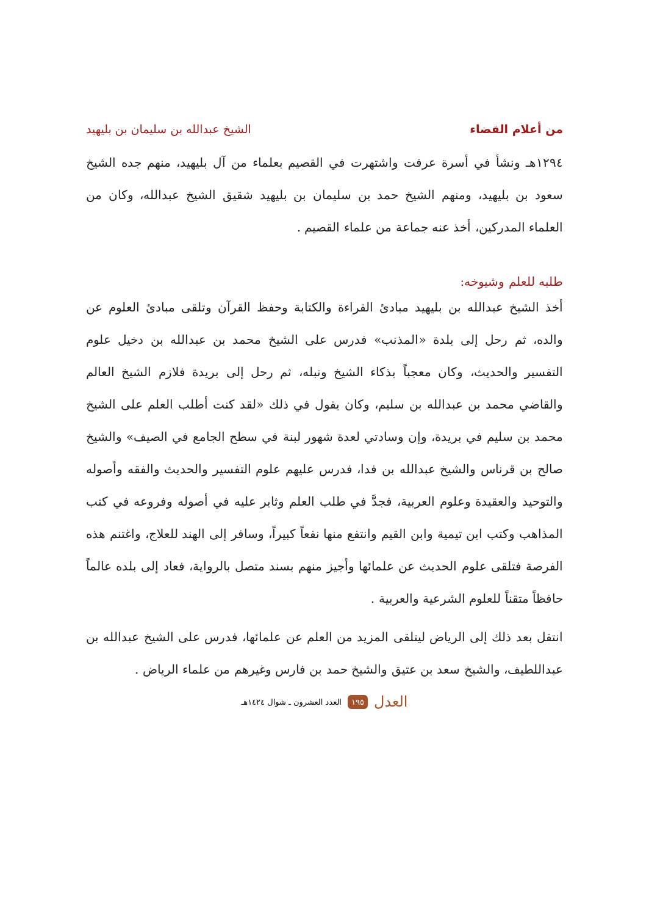من أعلام القضاء الشيخ عبدالله بن سليمان بن بليهيد
١٢٩٤هـ ونشأ في أسرة عرفت واشتهرت في القصيم بعلماء من آل بليهيد، منهم جده الشيخ سعود بن بليهيد، ومنهم الشيخ حمد بن سليمان بن بليهيد شقيق الشيخ عبدالله، وكان من العلماء المدركين، أخذ عنه جماعة من علماء القصيم .
طلبه للعلم وشيوخه:
أخذ الشيخ عبدالله بن بليهيد مبادئ القراءة والكتابة وحفظ القرآن وتلقى مبادئ العلوم عن والده، ثم رحل إلى بلدة «المذنب» فدرس على الشيخ محمد بن عبدالله بن دخيل علوم التفسير والحديث، وكان معجباً بذكاء الشيخ ونبله، ثم رحل إلى بريدة فلازم الشيخ العالم والقاضي محمد بن عبدالله بن سليم، وكان يقول في ذلك «لقد كنت أطلب العلم على الشيخ محمد بن سليم في بريدة، وإن وسادتي لعدة شهور لبنة في سطح الجامع في الصيف» والشيخ صالح بن قرناس والشيخ عبدالله بن فدا، فدرس عليهم علوم التفسير والحديث والفقه وأصوله والتوحيد والعقيدة وعلوم العربية، فجدَّ في طلب العلم وثابر عليه في أصوله وفروعه في كتب المذاهب وكتب ابن تيمية وابن القيم وانتفع منها نفعاً كبيراً، وسافر إلى الهند للعلاج، واغتنم هذه الفرصة فتلقى علوم الحديث عن علمائها وأجيز منهم بسند متصل بالرواية، فعاد إلى بلده عالماً حافظاً متقناً للعلوم الشرعية والعربية .
انتقل بعد ذلك إلى الرياض ليتلقى المزيد من العلم عن علمائها، فدرس على الشيخ عبدالله بن عبداللطيف، والشيخ سعد بن عتيق والشيخ حمد بن فارس وغيرهم من علماء الرياض .
العدل ١٩٥ العدد العشرون ـ شوال ١٤٢٤هـ